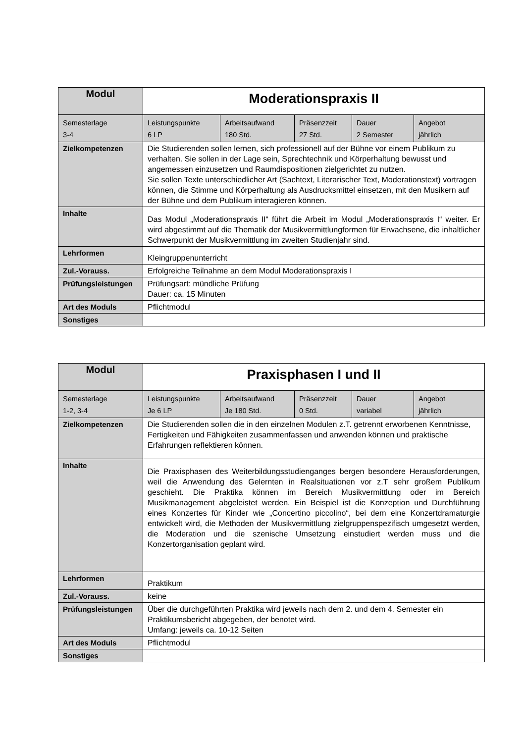| Modul | Moderationspraxis II | | | | |
| Semesterlage 3-4 | Leistungspunkte 6 LP | Arbeitsaufwand 180 Std. | Präsenzzeit 27 Std. | Dauer 2 Semester | Angebot jährlich |
| Zielkompetenzen | Die Studierenden sollen lernen, sich professionell auf der Bühne vor einem Publikum zu verhalten. Sie sollen in der Lage sein, Sprechtechnik und Körperhaltung bewusst und angemessen einzusetzen und Raumdispositionen zielgerichtet zu nutzen. Sie sollen Texte unterschiedlicher Art (Sachtext, Literarischer Text, Moderationstext) vortragen können, die Stimme und Körperhaltung als Ausdrucksmittel einsetzen, mit den Musikern auf der Bühne und dem Publikum interagieren können. | | | | |
| Inhalte | Das Modul „Moderationspraxis II“ führt die Arbeit im Modul „Moderationspraxis I“ weiter. Er wird abgestimmt auf die Thematik der Musikvermittlungformen für Erwachsene, die inhaltlicher Schwerpunkt der Musikvermittlung im zweiten Studienjahr sind. | | | | |
| Lehrformen | Kleingruppenunterricht | | | | |
| Zul.-Vorauss. | Erfolgreiche Teilnahme an dem Modul Moderationspraxis I | | | | |
| Prüfungsleistungen | Prüfungsart: mündliche Prüfung Dauer: ca. 15 Minuten | | | | |
| Art des Moduls | Pflichtmodul | | | | |
| Sonstiges | | | | | |
| Modul | Praxisphasen I und II | | | | |
| Semesterlage 1-2, 3-4 | Leistungspunkte Je 6 LP | Arbeitsaufwand Je 180 Std. | Präsenzzeit 0 Std. | Dauer variabel | Angebot jährlich |
| Zielkompetenzen | Die Studierenden sollen die in den einzelnen Modulen z.T. getrennt erworbenen Kenntnisse, Fertigkeiten und Fähigkeiten zusammenfassen und anwenden können und praktische Erfahrungen reflektieren können. | | | | |
| Inhalte | Die Praxisphasen des Weiterbildungsstudienganges bergen besondere Herausforderungen, weil die Anwendung des Gelernten in Realsituationen vor z.T sehr großem Publikum geschieht. Die Praktika können im Bereich Musikvermittlung oder im Bereich Musikmanagement abgeleistet werden. Ein Beispiel ist die Konzeption und Durchführung eines Konzertes für Kinder wie „Concertino piccolino“, bei dem eine Konzertdramaturgie entwickelt wird, die Methoden der Musikvermittlung zielgruppenspezifisch umgesetzt werden, die Moderation und die szenische Umsetzung einstudiert werden muss und die Konzertorganisation geplant wird. | | | | |
| Lehrformen | Praktikum | | | | |
| Zul.-Vorauss. | keine | | | | |
| Prüfungsleistungen | Über die durchgeführten Praktika wird jeweils nach dem 2. und dem 4. Semester ein Praktikumsbericht abgegeben, der benotet wird. Umfang: jeweils ca. 10-12 Seiten | | | | |
| Art des Moduls | Pflichtmodul | | | | |
| Sonstiges | | | | | |